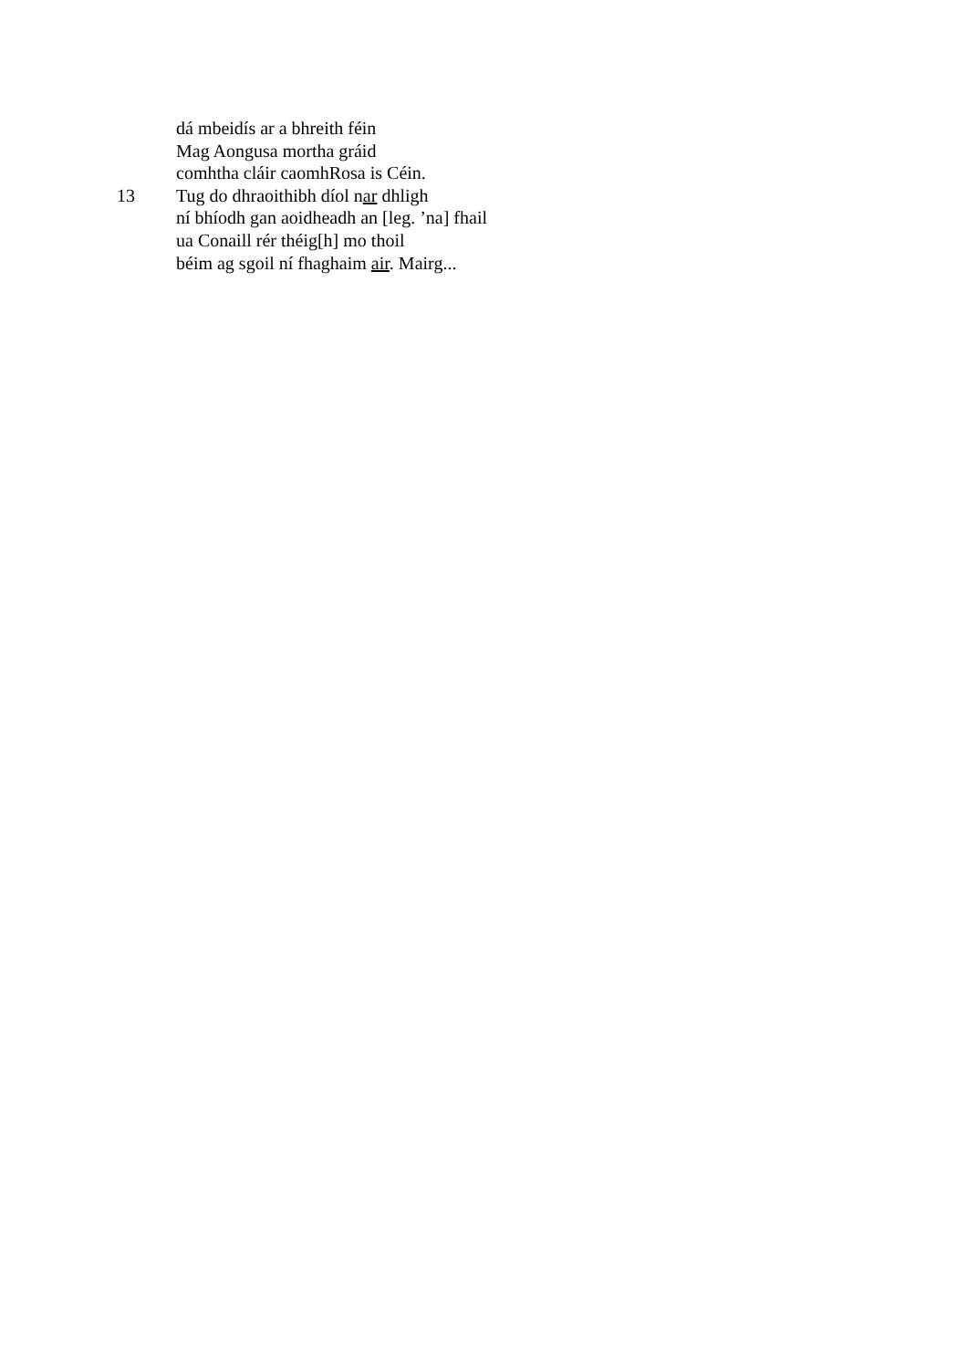dá mbeidís ar a bhreith féin
Mag Aongusa mortha gráid
comhtha cláir caomhRosa is Céin.
13 Tug do dhraoithibh díol nar dhligh
ní bhíodh gan aoidheadh an [leg. ’na] fhail
ua Conaill rér théig[h] mo thoil
béim ag sgoil ní fhaghaim air. Mairg...